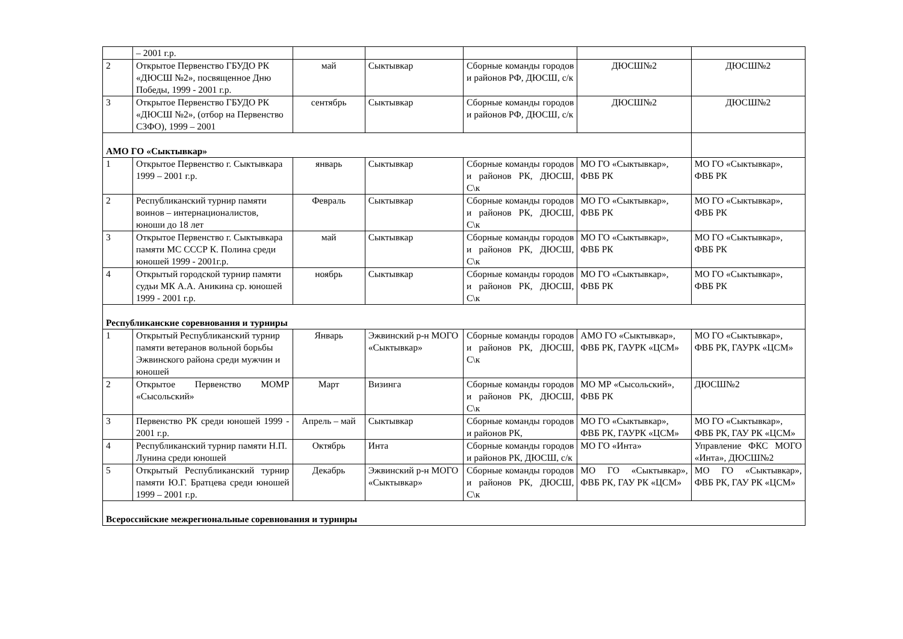| | – 2001 г.р. | | | | | |
| 2 | Открытое Первенство ГБУДО РК «ДЮСШ №2», посвященное Дню Победы, 1999 - 2001 г.р. | май | Сыктывкар | Сборные команды городов и районов РФ, ДЮСШ, с/к | ДЮСШ№2 | ДЮСШ№2 |
| 3 | Открытое Первенство ГБУДО РК «ДЮСШ №2», (отбор на Первенство СЗФО), 1999 – 2001 | сентябрь | Сыктывкар | Сборные команды городов и районов РФ, ДЮСШ, с/к | ДЮСШ№2 | ДЮСШ№2 |
| АМО ГО «Сыктывкар» | | | | | | |
| 1 | Открытое Первенство г. Сыктывкара 1999 – 2001 г.р. | январь | Сыктывкар | Сборные команды городов и районов РК, ДЮСШ, С\к | МО ГО «Сыктывкар», ФВБ РК | МО ГО «Сыктывкар», ФВБ РК |
| 2 | Республиканский турнир памяти воинов – интернационалистов, юноши до 18 лет | Февраль | Сыктывкар | Сборные команды городов и районов РК, ДЮСШ, С\к | МО ГО «Сыктывкар», ФВБ РК | МО ГО «Сыктывкар», ФВБ РК |
| 3 | Открытое Первенство г. Сыктывкара памяти МС СССР К. Полина среди юношей 1999 - 2001г.р. | май | Сыктывкар | Сборные команды городов и районов РК, ДЮСШ, С\к | МО ГО «Сыктывкар», ФВБ РК | МО ГО «Сыктывкар», ФВБ РК |
| 4 | Открытый городской турнир памяти судьи МК А.А. Аникина ср. юношей 1999 - 2001 г.р. | ноябрь | Сыктывкар | Сборные команды городов и районов РК, ДЮСШ, С\к | МО ГО «Сыктывкар», ФВБ РК | МО ГО «Сыктывкар», ФВБ РК |
| Республиканские соревнования и турниры | | | | | | |
| 1 | Открытый Республиканский турнир памяти ветеранов вольной борьбы Эжвинского района среди мужчин и юношей | Январь | Эжвинский р-н МОГО «Сыктывкар» | Сборные команды городов и районов РК, ДЮСШ, С\к | АМО ГО «Сыктывкар», ФВБ РК, ГАУРК «ЦСМ» | МО ГО «Сыктывкар», ФВБ РК, ГАУРК «ЦСМ» |
| 2 | Открытое Первенство МОМР «Сысольский» | Март | Визинга | Сборные команды городов и районов РК, ДЮСШ, С\к | МО МР «Сысольский», ФВБ РК | ДЮСШ№2 |
| 3 | Первенство РК среди юношей 1999 - 2001 г.р. | Апрель – май | Сыктывкар | Сборные команды городов и районов РК, | МО ГО «Сыктывкар», ФВБ РК, ГАУРК «ЦСМ» | МО ГО «Сыктывкар», ФВБ РК, ГАУ РК «ЦСМ» |
| 4 | Республиканский турнир памяти Н.П. Лунина среди юношей | Октябрь | Инта | Сборные команды городов и районов РК, ДЮСШ, с/к | МО ГО «Инта» | Управление ФКС МОГО «Инта», ДЮСШ№2 |
| 5 | Открытый Республиканский турнир памяти Ю.Г. Братцева среди юношей 1999 – 2001 г.р. | Декабрь | Эжвинский р-н МОГО «Сыктывкар» | Сборные команды городов и районов РК, ДЮСШ, С\к | МО ГО «Сыктывкар», ФВБ РК, ГАУ РК «ЦСМ» | МО ГО «Сыктывкар», ФВБ РК, ГАУ РК «ЦСМ» |
| Всероссийские межрегиональные соревнования и турниры | | | | | | |